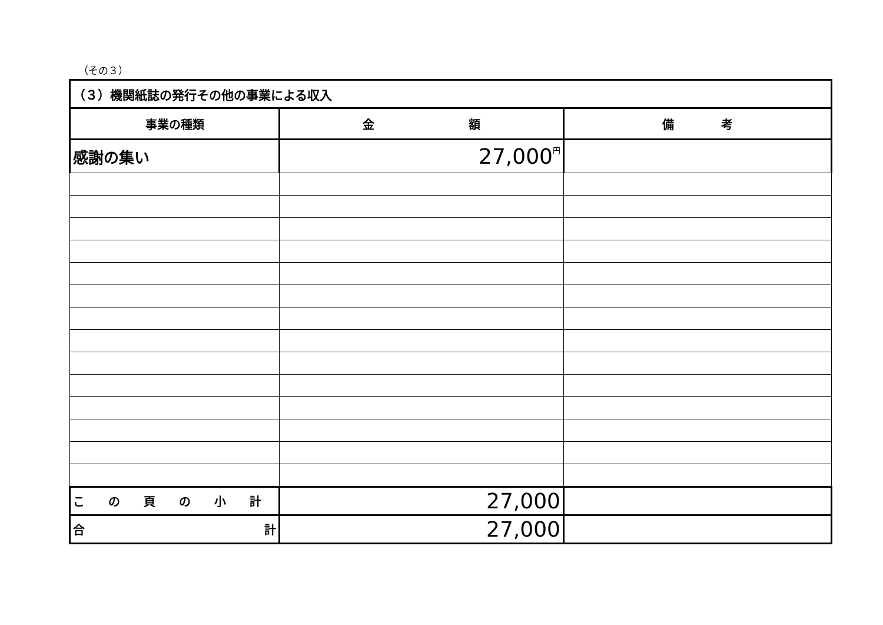（その３）
| （３）機関紙誌の発行その他の事業による収入 | | |
| 事業の種類 | 金 額 | 備 考 |
| 感謝の集い | 27,000 円 | |
| こ の 頁 の 小 計 | 27,000 | |
| 合 計 | 27,000 | |